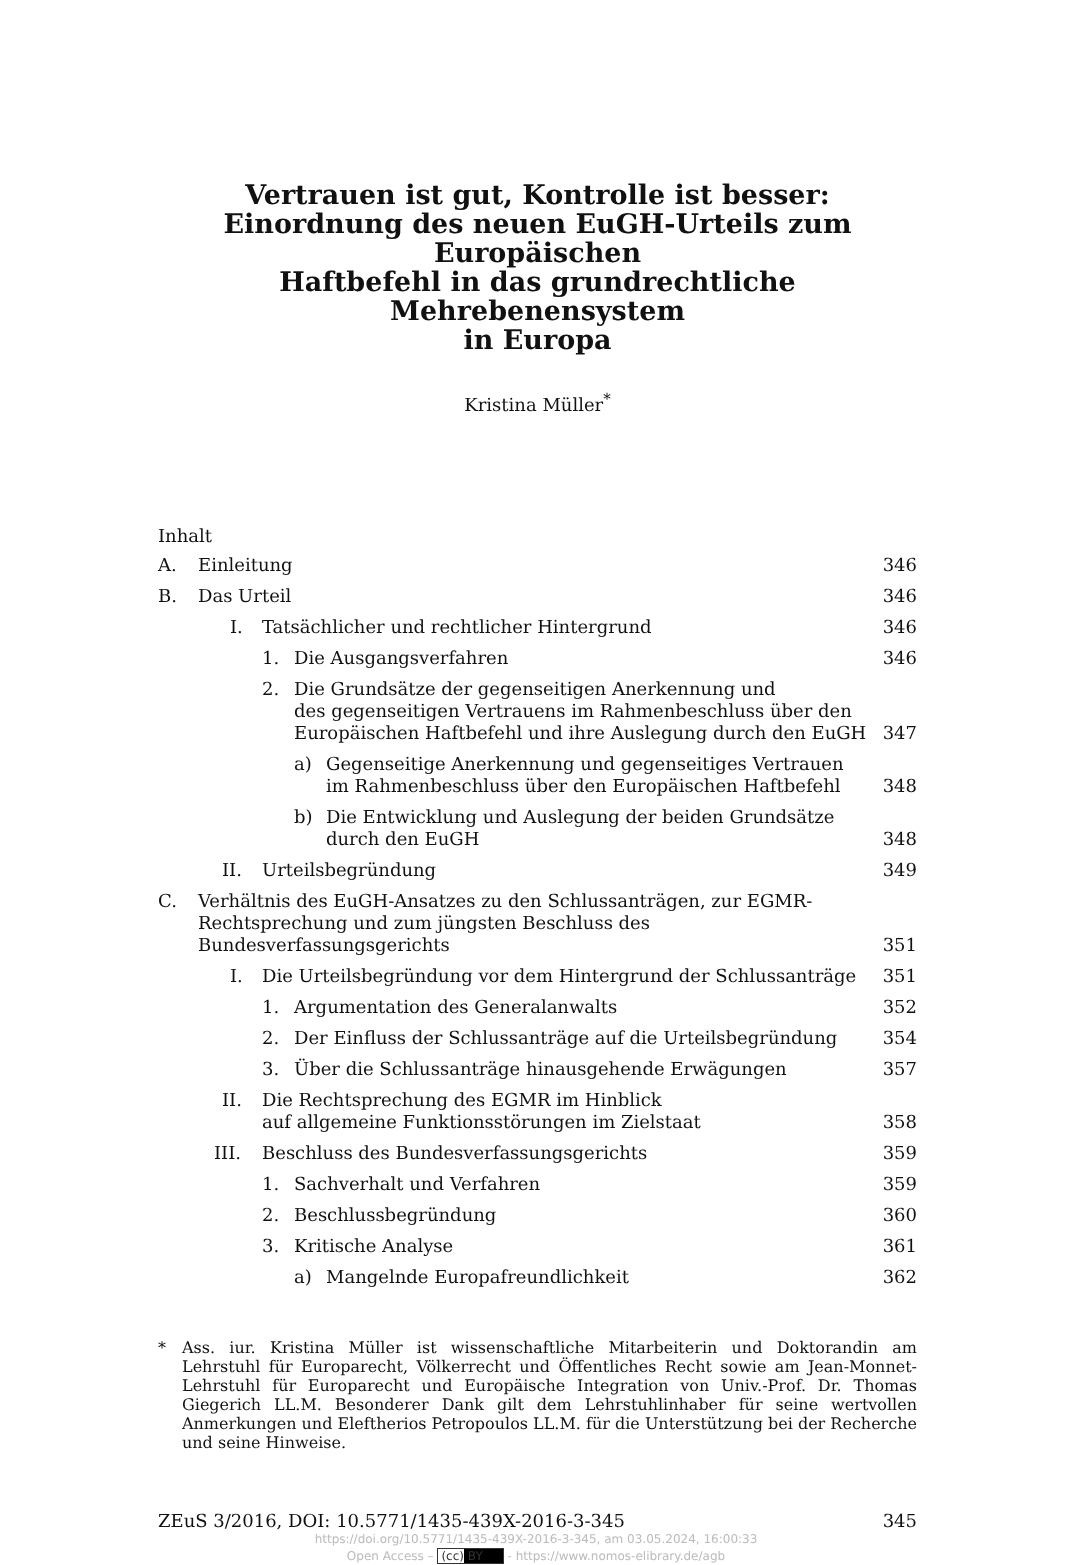Vertrauen ist gut, Kontrolle ist besser:
Einordnung des neuen EuGH-Urteils zum Europäischen
Haftbefehl in das grundrechtliche Mehrebenensystem
in Europa
Kristina Müller<sup>*</sup>
Inhalt
A. Einleitung 346
B. Das Urteil 346
I. Tatsächlicher und rechtlicher Hintergrund 346
1. Die Ausgangsverfahren 346
2. Die Grundsätze der gegenseitigen Anerkennung und
des gegenseitigen Vertrauens im Rahmenbeschluss über den
Europäischen Haftbefehl und ihre Auslegung durch den EuGH 347
a) Gegenseitige Anerkennung und gegenseitiges Vertrauen
im Rahmenbeschluss über den Europäischen Haftbefehl 348
b) Die Entwicklung und Auslegung der beiden Grundsätze
durch den EuGH 348
II. Urteilsbegründung 349
C. Verhältnis des EuGH-Ansatzes zu den Schlussanträgen, zur EGMR-
Rechtsprechung und zum jüngsten Beschluss des Bundesverfassungsgerichts 351
I. Die Urteilsbegründung vor dem Hintergrund der Schlussanträge 351
1. Argumentation des Generalanwalts 352
2. Der Einfluss der Schlussanträge auf die Urteilsbegründung 354
3. Über die Schlussanträge hinausgehende Erwägungen 357
II. Die Rechtsprechung des EGMR im Hinblick
auf allgemeine Funktionsstörungen im Zielstaat 358
III. Beschluss des Bundesverfassungsgerichts 359
1. Sachverhalt und Verfahren 359
2. Beschlussbegründung 360
3. Kritische Analyse 361
a) Mangelnde Europafreundlichkeit 362
* Ass. iur. Kristina Müller ist wissenschaftliche Mitarbeiterin und Doktorandin am Lehrstuhl für Europarecht, Völkerrecht und Öffentliches Recht sowie am Jean-Monnet-Lehrstuhl für Europarecht und Europäische Integration von Univ.-Prof. Dr. Thomas Giegerich LL.M. Besonderer Dank gilt dem Lehrstuhlinhaber für seine wertvollen Anmerkungen und Eleftherios Petropoulos LL.M. für die Unterstützung bei der Recherche und seine Hinweise.
ZEuS 3/2016, DOI: 10.5771/1435-439X-2016-3-345 345
https://doi.org/10.5771/1435-439X-2016-3-345, am 03.05.2024, 16:00:33
Open Access – (cc) BY - https://www.nomos-elibrary.de/agb